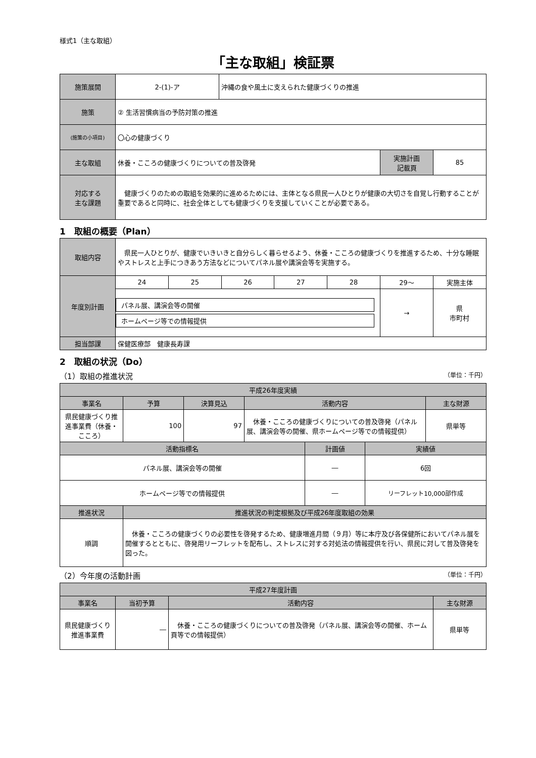様式1（主な取組）
「主な取組」検証票
| 施策展開 | 2-(1)-ア | 沖縄の食や風土に支えられた健康づくりの推進 | | |
| 施策 | ② 生活習慣病当の予防対策の推進 | | | |
| (施策の小項目) | 〇心の健康づくり | | | |
| 主な取組 | 休養・こころの健康づくりについての普及啓発 | | 実施計画 記載頁 | 85 |
| 対応する 主な課題 | 健康づくりのための取組を効果的に進めるためには、主体となる県民一人ひとりが健康の大切さを自覚し行動することが重要であると同時に、社会全体としても健康づくりを支援していくことが必要である。 | | | |
1　取組の概要（Plan）
| 取組内容 | 県民一人ひとりが、健康でいきいきと自分らしく暮らせるよう、休養・こころの健康づくりを推進するため、十分な睡眠やストレスと上手につきあう方法などについてパネル展や講演会等を実施する。 | | | | | | |
| 年度別計画 | 24 | 25 | 26 | 27 | 28 | 29～ | 実施主体 |
| | パネル展、講演会等の開催 ホームページ等での情報提供 | | | | | → | 県 市町村 |
| 担当部課 | 保健医療部 健康長寿課 | | | | | | |
2　取組の状況（Do）
（1）取組の推進状況 （単位：千円）
| 平成26年度実績 | | | | | | |
| --- | --- | --- | --- | --- | --- | --- |
| 事業名 | 予算 | 決算見込 | 活動内容 | | | 主な財源 |
| 県民健康づくり推進事業費（休養・こころ） | 100 | 97 | 休養・こころの健康づくりについての普及啓発（パネル展、講演会等の開催、県ホームページ等での情報提供） | | | 県単等 |
| 活動指標名 | | | | 計画値 | 実績値 | |
| パネル展、講演会等の開催 | | | | ― | 6回 | |
| ホームページ等での情報提供 | | | | ― | リーフレット10,000部作成 | |
| 推進状況 | 推進状況の判定根拠及び平成26年度取組の効果 | | | | | |
| 順調 | 休養・こころの健康づくりの必要性を啓発するため、健康増進月間（９月）等に本庁及び各保健所においてパネル展を開催するとともに、啓発用リーフレットを配布し、ストレスに対する対処法の情報提供を行い、県民に対して普及啓発を図った。 | | | | | |
（2）今年度の活動計画 （単位：千円）
| 平成27年度計画 | | | |
| --- | --- | --- | --- |
| 事業名 | 当初予算 | 活動内容 | 主な財源 |
| 県民健康づくり推進事業費 | ― | 休養・こころの健康づくりについての普及啓発（パネル展、講演会等の開催、ホーム頁等での情報提供） | 県単等 |